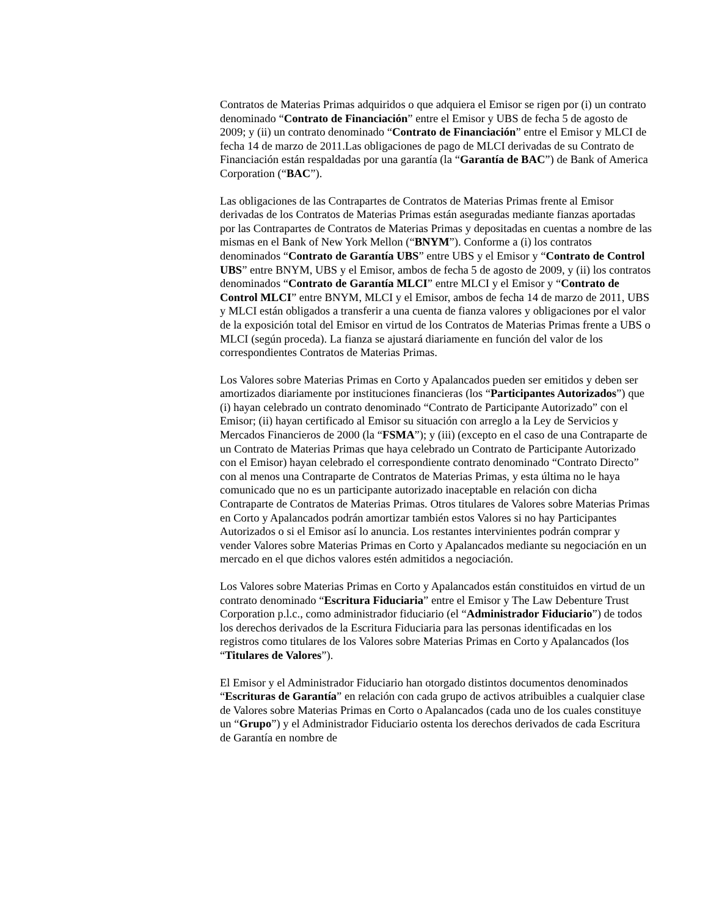Contratos de Materias Primas adquiridos o que adquiera el Emisor se rigen por (i) un contrato denominado “Contrato de Financiación” entre el Emisor y UBS de fecha 5 de agosto de 2009; y (ii) un contrato denominado “Contrato de Financiación” entre el Emisor y MLCI de fecha 14 de marzo de 2011.Las obligaciones de pago de MLCI derivadas de su Contrato de Financiación están respaldadas por una garantía (la “Garantía de BAC”) de Bank of America Corporation (“BAC”).
Las obligaciones de las Contrapartes de Contratos de Materias Primas frente al Emisor derivadas de los Contratos de Materias Primas están aseguradas mediante fianzas aportadas por las Contrapartes de Contratos de Materias Primas y depositadas en cuentas a nombre de las mismas en el Bank of New York Mellon (“BNYM”). Conforme a (i) los contratos denominados “Contrato de Garantía UBS” entre UBS y el Emisor y “Contrato de Control UBS” entre BNYM, UBS y el Emisor, ambos de fecha 5 de agosto de 2009, y (ii) los contratos denominados “Contrato de Garantía MLCI” entre MLCI y el Emisor y “Contrato de Control MLCI” entre BNYM, MLCI y el Emisor, ambos de fecha 14 de marzo de 2011, UBS y MLCI están obligados a transferir a una cuenta de fianza valores y obligaciones por el valor de la exposición total del Emisor en virtud de los Contratos de Materias Primas frente a UBS o MLCI (según proceda). La fianza se ajustará diariamente en función del valor de los correspondientes Contratos de Materias Primas.
Los Valores sobre Materias Primas en Corto y Apalancados pueden ser emitidos y deben ser amortizados diariamente por instituciones financieras (los “Participantes Autorizados”) que (i) hayan celebrado un contrato denominado “Contrato de Participante Autorizado” con el Emisor; (ii) hayan certificado al Emisor su situación con arreglo a la Ley de Servicios y Mercados Financieros de 2000 (la “FSMA”); y (iii) (excepto en el caso de una Contraparte de un Contrato de Materias Primas que haya celebrado un Contrato de Participante Autorizado con el Emisor) hayan celebrado el correspondiente contrato denominado “Contrato Directo” con al menos una Contraparte de Contratos de Materias Primas, y esta última no le haya comunicado que no es un participante autorizado inaceptable en relación con dicha Contraparte de Contratos de Materias Primas. Otros titulares de Valores sobre Materias Primas en Corto y Apalancados podrán amortizar también estos Valores si no hay Participantes Autorizados o si el Emisor así lo anuncia. Los restantes intervinientes podrán comprar y vender Valores sobre Materias Primas en Corto y Apalancados mediante su negociación en un mercado en el que dichos valores estén admitidos a negociación.
Los Valores sobre Materias Primas en Corto y Apalancados están constituidos en virtud de un contrato denominado “Escritura Fiduciaria” entre el Emisor y The Law Debenture Trust Corporation p.l.c., como administrador fiduciario (el “Administrador Fiduciario”) de todos los derechos derivados de la Escritura Fiduciaria para las personas identificadas en los registros como titulares de los Valores sobre Materias Primas en Corto y Apalancados (los “Titulares de Valores”).
El Emisor y el Administrador Fiduciario han otorgado distintos documentos denominados “Escrituras de Garantía” en relación con cada grupo de activos atribuibles a cualquier clase de Valores sobre Materias Primas en Corto o Apalancados (cada uno de los cuales constituye un “Grupo”) y el Administrador Fiduciario ostenta los derechos derivados de cada Escritura de Garantía en nombre de